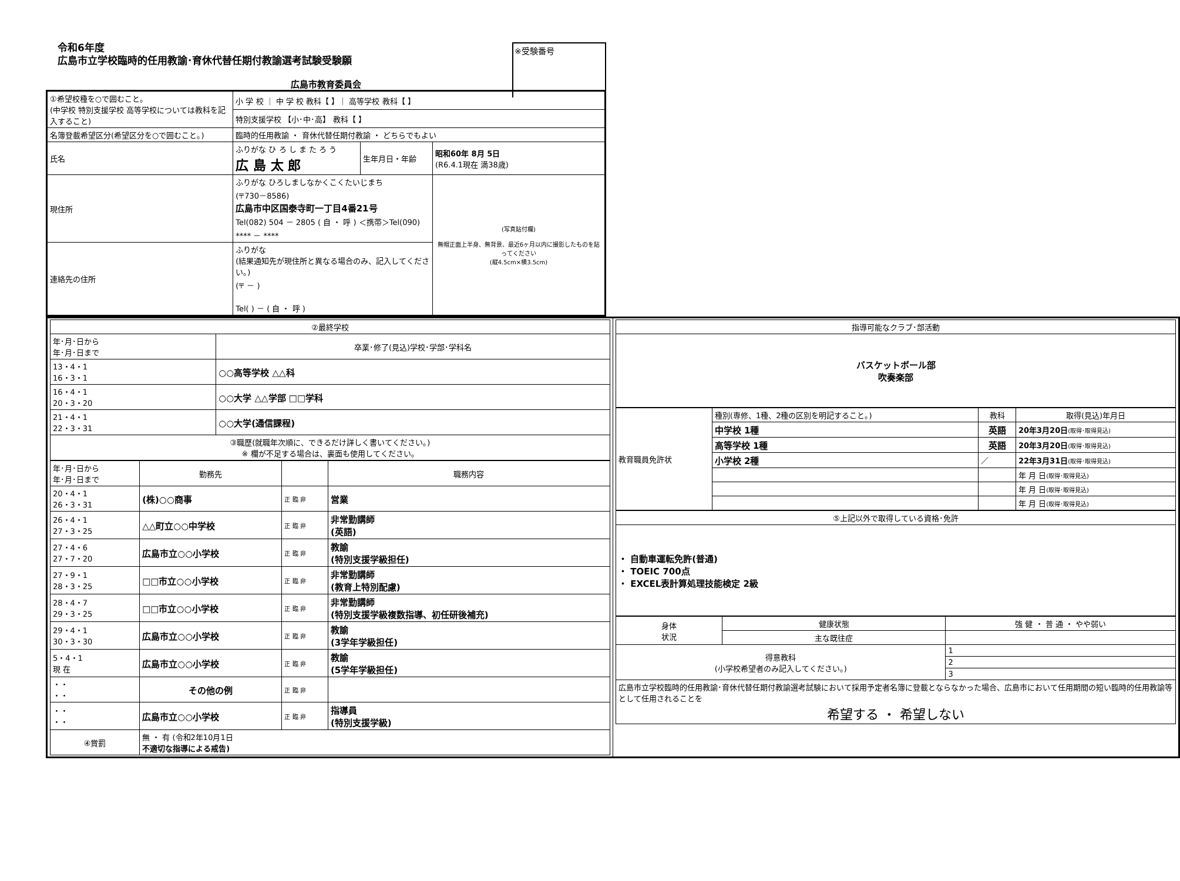令和6年度
広島市立学校臨時的任用教諭･育休代替任期付教諭選考試験受験願
※受験番号
広島市教育委員会
| ①希望校種を○で囲むこと。 (中学校 特別支援学校 高等学校については教科を記入すること) | 小 学 校 ｜ 中 学 校 教科【 】｜ 高等学校 教科【 】 | | |
| | 特別支援学校 【小･中･高】 教科【 】 | | |
| 名簿登載希望区分(希望区分を○で囲むこと。) | 臨時的任用教諭 ・ 育休代替任期付教諭 ・ どちらでもよい | | |
| 氏名 | ふりがな ひ ろ し ま た ろ う 広 島 太 郎 | 生年月日・年齢 | 昭和60年 8月 5日 (R6.4.1現在 満38歳) |
| 現住所 | ふりがな ひろしましなかくこくたいじまち (〒730－8586) 広島市中区国泰寺町一丁目4番21号 Tel(082) 504 － 2805 ( 自 ・ 呼 ) ＜携帯＞Tel(090) **** － **** | | (写真貼付欄) 無帽正面上半身、無背景、最近6ヶ月以内に撮影したものを貼ってください (縦4.5cm×横3.5cm) |
| 連絡先の住所 | ふりがな (結果通知先が現住所と異なる場合のみ、記入してください。) (〒 － ) Tel( ) － ( 自 ・ 呼 ) | | |
| / ②最終学校 / / / 年･月･日から 年･月･日まで / 卒業･修了(見込)学校･学部･学科名 / / 13・4・1 16・3・1 / ○○高等学校 △△科 / / 16・4・1 20・3・20 / ○○大学 △△学部 □□学科 / / 21・4・1 22・3・31 / ○○大学(通信課程) / / ③職歴(就職年次順に、できるだけ詳しく書いてください。) ※ 欄が不足する場合は、裏面も使用してください。 / / / 年･月･日から 年･月･日まで / 勤務先 / / 職務内容 / / 20・4・1 26・3・31 / (株)○○商事 / 正 臨 非 / 営業 / / 26・4・1 27・3・25 / △△町立○○中学校 / 正 臨 非 / 非常勤講師 (英語) / / 27・4・6 27・7・20 / 広島市立○○小学校 / 正 臨 非 / 教諭 (特別支援学級担任) / / 27・9・1 28・3・25 / □□市立○○小学校 / 正 臨 非 / 非常勤講師 (教育上特別配慮) / / 28・4・7 29・3・25 / □□市立○○小学校 / 正 臨 非 / 非常勤講師 (特別支援学級複数指導、初任研後補充) / / 29・4・1 30・3・30 / 広島市立○○小学校 / 正 臨 非 / 教諭 (3学年学級担任) / / 5・4・1 現 在 / 広島市立○○小学校 / 正 臨 非 / 教諭 (5学年学級担任) / / ・・ ・・ / その他の例 / 正 臨 非 / / / ・・ ・・ / 広島市立○○小学校 / 正 臨 非 / 指導員 (特別支援学級) / / ④賞罰 / 無 ・ 有 (令和2年10月1日 不適切な指導による戒告) / / / | / 指導可能なクラブ･部活動 / / バスケットボール部 吹奏楽部 / / 教育職員免許状 / 種別(専修、1種、2種の区別を明記すること。) / 教科 / 取得(見込)年月日 / / / 中学校 1種 / 英語 / 20年3月20日 (取得･取得見込) / / / 高等学校 1種 / 英語 / 20年3月20日 (取得･取得見込) / / / 小学校 2種 / ／ / 22年3月31日 (取得･取得見込) / / / / / 年 月 日 (取得･取得見込) / / / / / 年 月 日 (取得･取得見込) / / / / / 年 月 日 (取得･取得見込) / / ⑤上記以外で取得している資格･免許 / / ・ 自動車運転免許(普通) ・ TOEIC 700点 ・ EXCEL表計算処理技能検定 2級 / / 身体 状況 / 健康状態 / 強 健 ・ 普 通 ・ やや弱い / / / 主な既往症 / / / 得意教科 (小学校希望者のみ記入してください。) / / 1 / / / / 2 / / / / 3 / / 広島市立学校臨時的任用教諭･育休代替任期付教諭選考試験において採用予定者名簿に登載とならなかった場合、広島市において任用期間の短い臨時的任用教諭等として任用されることを 希望する ・ 希望しない / / / |